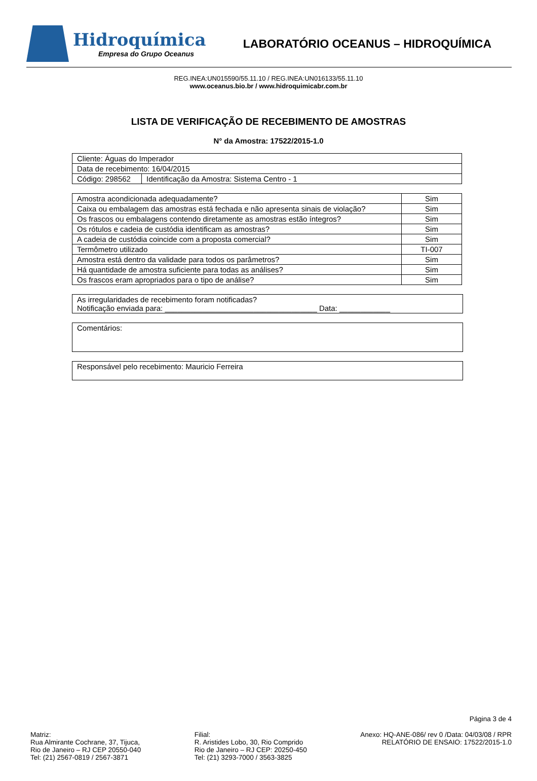Hidroquímica
Empresa do Grupo Oceanus
LABORATÓRIO OCEANUS – HIDROQUÍMICA
REG.INEA:UN015590/55.11.10 / REG.INEA:UN016133/55.11.10
www.oceanus.bio.br / www.hidroquimicabr.com.br
LISTA DE VERIFICAÇÃO DE RECEBIMENTO DE AMOSTRAS
N° da Amostra: 17522/2015-1.0
| Cliente: Águas do Imperador | |
| Data de recebimento: 16/04/2015 | |
| Código: 298562 | Identificação da Amostra: Sistema Centro - 1 |
| Amostra acondicionada adequadamente? | Sim |
| Caixa ou embalagem das amostras está fechada e não apresenta sinais de violação? | Sim |
| Os frascos ou embalagens contendo diretamente as amostras estão íntegros? | Sim |
| Os rótulos e cadeia de custódia identificam as amostras? | Sim |
| A cadeia de custódia coincide com a proposta comercial? | Sim |
| Termômetro utilizado | TI-007 |
| Amostra está dentro da validade para todos os parâmetros? | Sim |
| Há quantidade de amostra suficiente para todas as análises? | Sim |
| Os frascos eram apropriados para o tipo de análise? | Sim |
As irregularidades de recebimento foram notificadas?
Notificação enviada para: ____________________________________ Data: ____________
Comentários:
Responsável pelo recebimento: Mauricio Ferreira
Página 3 de 4
Matriz:
Rua Almirante Cochrane, 37, Tijuca,
Rio de Janeiro – RJ CEP 20550-040
Tel: (21) 2567-0819 / 2567-3871
Filial:
R. Aristides Lobo, 30, Rio Comprido
Rio de Janeiro – RJ CEP: 20250-450
Tel: (21) 3293-7000 / 3563-3825
Anexo: HQ-ANE-086/ rev 0 /Data: 04/03/08 / RPR
RELATÓRIO DE ENSAIO: 17522/2015-1.0